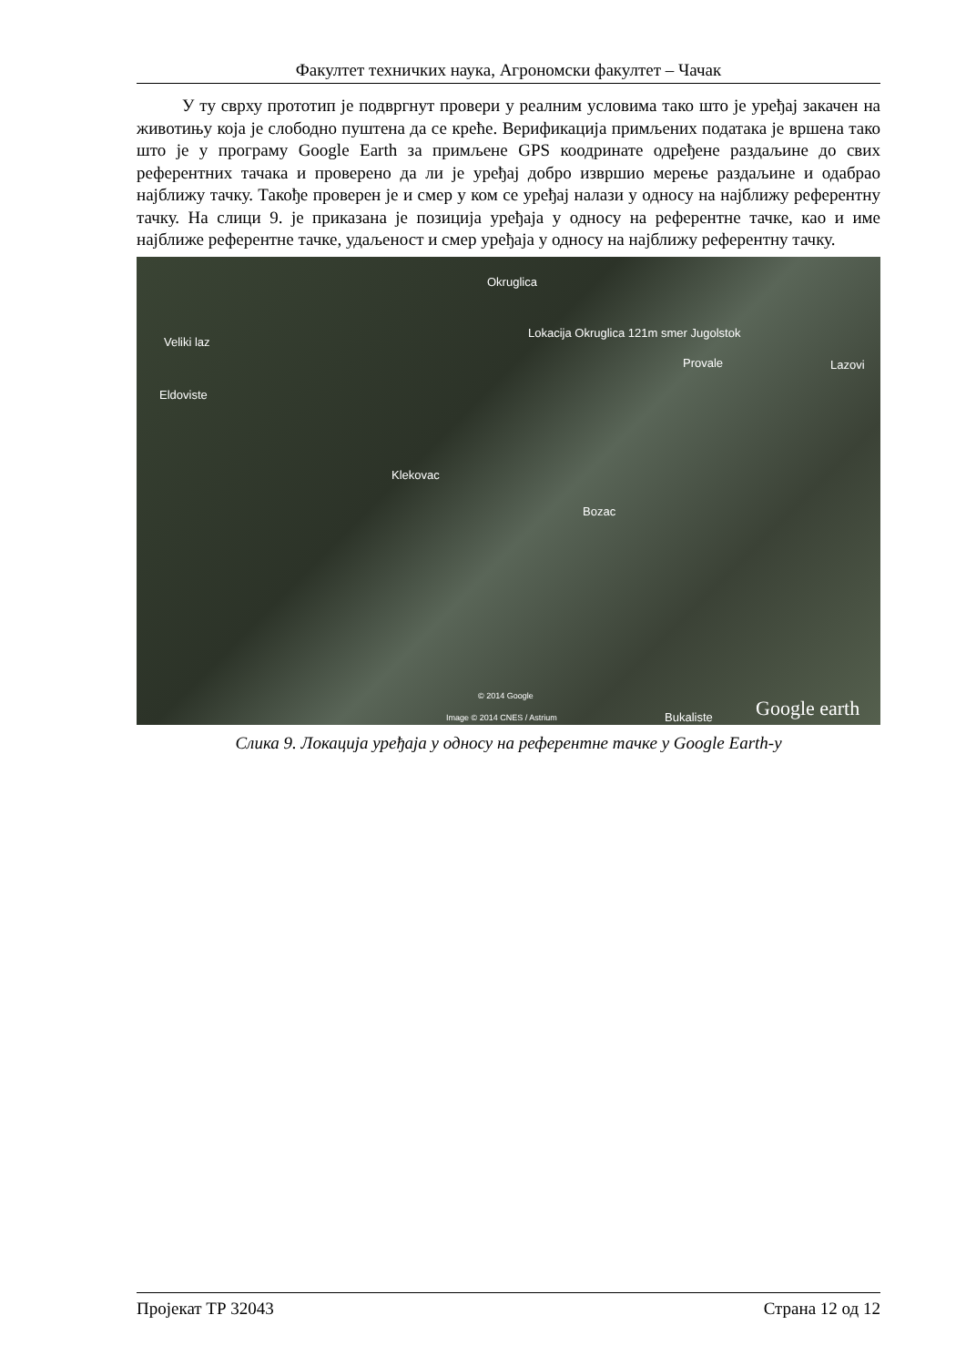Факултет техничких наука, Агрономски факултет – Чачак
У ту сврху прототип је подвргнут провери у реалним условима тако што је уређај закачен на животињу која је слободно пуштена да се креће. Верификација примљених података је вршена тако што је у програму Google Earth за примљене GPS коодринате одређене раздаљине до свих референтних тачака и проверено да ли је уређај добро извршио мерење раздаљине и одабрао најближу тачку. Такође проверен је и смер у ком се уређај налази у односу на најближу референтну тачку. На слици 9. је приказана је позиција уређаја у односу на референтне тачке, као и име најближе референтне тачке, удаљеност и смер уређаја у односу на најближу референтну тачку.
Okruglica
Lokacija Okruglica 121m smer Jugolstok
Veliki laz
Provale Lazovi
Eldoviste
Klekovac
Bozac
© 2014 Google
Image © 2014 CNES / Astrium Bukaliste Google earth
Слика 9. Локација уређаја у односу на референтне тачке у Google Earth-у
Пројекат ТР 32043 Страна 12 од 12